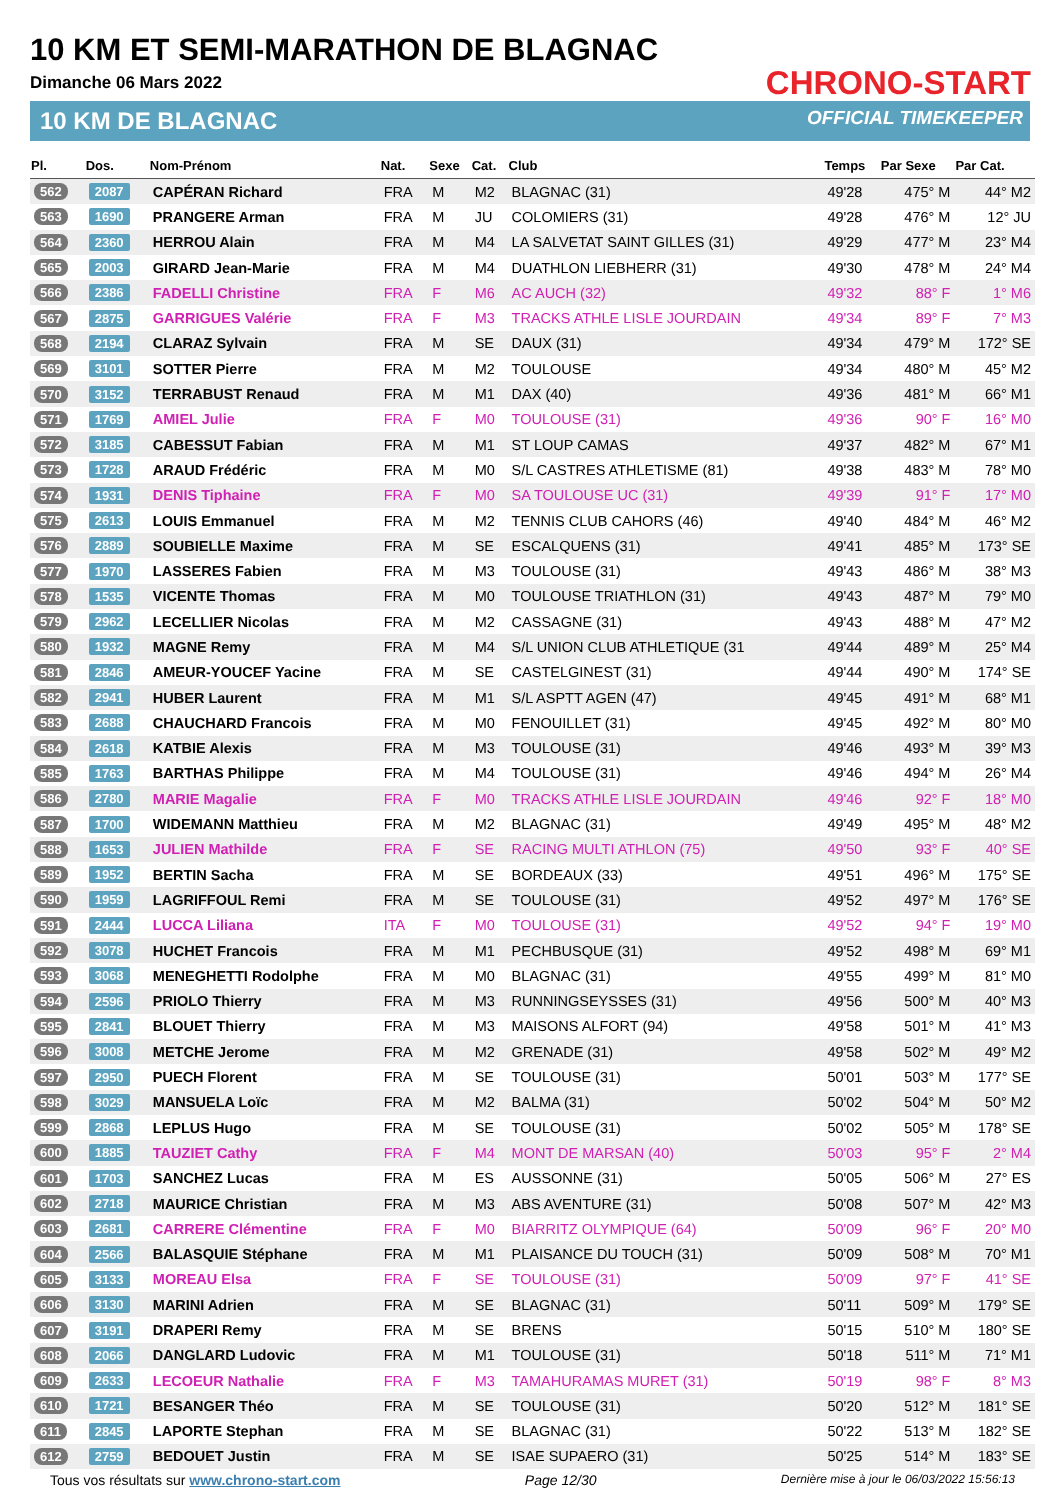10 KM ET SEMI-MARATHON DE BLAGNAC
Dimanche 06 Mars 2022
10 KM DE BLAGNAC
CHRONO-START
OFFICIAL TIMEKEEPER
| Pl. | Dos. | Nom-Prénom | Nat. | Sexe | Cat. | Club | Temps | Par Sexe | Par Cat. |
| --- | --- | --- | --- | --- | --- | --- | --- | --- | --- |
| 562 | 2087 | CAPÉRAN Richard | FRA | M | M2 | BLAGNAC (31) | 49'28 | 475° M | 44° M2 |
| 563 | 1690 | PRANGERE Arman | FRA | M | JU | COLOMIERS (31) | 49'28 | 476° M | 12° JU |
| 564 | 2360 | HERROU Alain | FRA | M | M4 | LA SALVETAT SAINT GILLES (31) | 49'29 | 477° M | 23° M4 |
| 565 | 2003 | GIRARD Jean-Marie | FRA | M | M4 | DUATHLON LIEBHERR (31) | 49'30 | 478° M | 24° M4 |
| 566 | 2386 | FADELLI Christine | FRA | F | M6 | AC AUCH (32) | 49'32 | 88° F | 1° M6 |
| 567 | 2875 | GARRIGUES Valérie | FRA | F | M3 | TRACKS ATHLE LISLE JOURDAIN | 49'34 | 89° F | 7° M3 |
| 568 | 2194 | CLARAZ Sylvain | FRA | M | SE | DAUX (31) | 49'34 | 479° M | 172° SE |
| 569 | 3101 | SOTTER Pierre | FRA | M | M2 | TOULOUSE | 49'34 | 480° M | 45° M2 |
| 570 | 3152 | TERRABUST Renaud | FRA | M | M1 | DAX (40) | 49'36 | 481° M | 66° M1 |
| 571 | 1769 | AMIEL Julie | FRA | F | M0 | TOULOUSE (31) | 49'36 | 90° F | 16° M0 |
| 572 | 3185 | CABESSUT Fabian | FRA | M | M1 | ST LOUP CAMAS | 49'37 | 482° M | 67° M1 |
| 573 | 1728 | ARAUD Frédéric | FRA | M | M0 | S/L CASTRES ATHLETISME (81) | 49'38 | 483° M | 78° M0 |
| 574 | 1931 | DENIS Tiphaine | FRA | F | M0 | SA TOULOUSE UC (31) | 49'39 | 91° F | 17° M0 |
| 575 | 2613 | LOUIS Emmanuel | FRA | M | M2 | TENNIS CLUB CAHORS (46) | 49'40 | 484° M | 46° M2 |
| 576 | 2889 | SOUBIELLE Maxime | FRA | M | SE | ESCALQUENS (31) | 49'41 | 485° M | 173° SE |
| 577 | 1970 | LASSERES Fabien | FRA | M | M3 | TOULOUSE (31) | 49'43 | 486° M | 38° M3 |
| 578 | 1535 | VICENTE Thomas | FRA | M | M0 | TOULOUSE TRIATHLON (31) | 49'43 | 487° M | 79° M0 |
| 579 | 2962 | LECELLIER Nicolas | FRA | M | M2 | CASSAGNE (31) | 49'43 | 488° M | 47° M2 |
| 580 | 1932 | MAGNE Remy | FRA | M | M4 | S/L UNION CLUB ATHLETIQUE (31 | 49'44 | 489° M | 25° M4 |
| 581 | 2846 | AMEUR-YOUCEF Yacine | FRA | M | SE | CASTELGINEST (31) | 49'44 | 490° M | 174° SE |
| 582 | 2941 | HUBER Laurent | FRA | M | M1 | S/L ASPTT AGEN (47) | 49'45 | 491° M | 68° M1 |
| 583 | 2688 | CHAUCHARD Francois | FRA | M | M0 | FENOUILLET (31) | 49'45 | 492° M | 80° M0 |
| 584 | 2618 | KATBIE Alexis | FRA | M | M3 | TOULOUSE (31) | 49'46 | 493° M | 39° M3 |
| 585 | 1763 | BARTHAS Philippe | FRA | M | M4 | TOULOUSE (31) | 49'46 | 494° M | 26° M4 |
| 586 | 2780 | MARIE Magalie | FRA | F | M0 | TRACKS ATHLE LISLE JOURDAIN | 49'46 | 92° F | 18° M0 |
| 587 | 1700 | WIDEMANN Matthieu | FRA | M | M2 | BLAGNAC (31) | 49'49 | 495° M | 48° M2 |
| 588 | 1653 | JULIEN Mathilde | FRA | F | SE | RACING MULTI ATHLON (75) | 49'50 | 93° F | 40° SE |
| 589 | 1952 | BERTIN Sacha | FRA | M | SE | BORDEAUX (33) | 49'51 | 496° M | 175° SE |
| 590 | 1959 | LAGRIFFOUL Remi | FRA | M | SE | TOULOUSE (31) | 49'52 | 497° M | 176° SE |
| 591 | 2444 | LUCCA Liliana | ITA | F | M0 | TOULOUSE (31) | 49'52 | 94° F | 19° M0 |
| 592 | 3078 | HUCHET Francois | FRA | M | M1 | PECHBUSQUE (31) | 49'52 | 498° M | 69° M1 |
| 593 | 3068 | MENEGHETTI Rodolphe | FRA | M | M0 | BLAGNAC (31) | 49'55 | 499° M | 81° M0 |
| 594 | 2596 | PRIOLO Thierry | FRA | M | M3 | RUNNINGSEYSSES (31) | 49'56 | 500° M | 40° M3 |
| 595 | 2841 | BLOUET Thierry | FRA | M | M3 | MAISONS ALFORT (94) | 49'58 | 501° M | 41° M3 |
| 596 | 3008 | METCHE Jerome | FRA | M | M2 | GRENADE (31) | 49'58 | 502° M | 49° M2 |
| 597 | 2950 | PUECH Florent | FRA | M | SE | TOULOUSE (31) | 50'01 | 503° M | 177° SE |
| 598 | 3029 | MANSUELA Loïc | FRA | M | M2 | BALMA (31) | 50'02 | 504° M | 50° M2 |
| 599 | 2868 | LEPLUS Hugo | FRA | M | SE | TOULOUSE (31) | 50'02 | 505° M | 178° SE |
| 600 | 1885 | TAUZIET Cathy | FRA | F | M4 | MONT DE MARSAN (40) | 50'03 | 95° F | 2° M4 |
| 601 | 1703 | SANCHEZ Lucas | FRA | M | ES | AUSSONNE (31) | 50'05 | 506° M | 27° ES |
| 602 | 2718 | MAURICE Christian | FRA | M | M3 | ABS AVENTURE (31) | 50'08 | 507° M | 42° M3 |
| 603 | 2681 | CARRERE Clémentine | FRA | F | M0 | BIARRITZ OLYMPIQUE (64) | 50'09 | 96° F | 20° M0 |
| 604 | 2566 | BALASQUIE Stéphane | FRA | M | M1 | PLAISANCE DU TOUCH (31) | 50'09 | 508° M | 70° M1 |
| 605 | 3133 | MOREAU Elsa | FRA | F | SE | TOULOUSE (31) | 50'09 | 97° F | 41° SE |
| 606 | 3130 | MARINI Adrien | FRA | M | SE | BLAGNAC (31) | 50'11 | 509° M | 179° SE |
| 607 | 3191 | DRAPERI Remy | FRA | M | SE | BRENS | 50'15 | 510° M | 180° SE |
| 608 | 2066 | DANGLARD Ludovic | FRA | M | M1 | TOULOUSE (31) | 50'18 | 511° M | 71° M1 |
| 609 | 2633 | LECOEUR Nathalie | FRA | F | M3 | TAMAHURAMAS MURET (31) | 50'19 | 98° F | 8° M3 |
| 610 | 1721 | BESANGER Théo | FRA | M | SE | TOULOUSE (31) | 50'20 | 512° M | 181° SE |
| 611 | 2845 | LAPORTE Stephan | FRA | M | SE | BLAGNAC (31) | 50'22 | 513° M | 182° SE |
| 612 | 2759 | BEDOUET Justin | FRA | M | SE | ISAE SUPAERO (31) | 50'25 | 514° M | 183° SE |
Tous vos résultats sur www.chrono-start.com Page 12/30 Dernière mise à jour le 06/03/2022 15:56:13